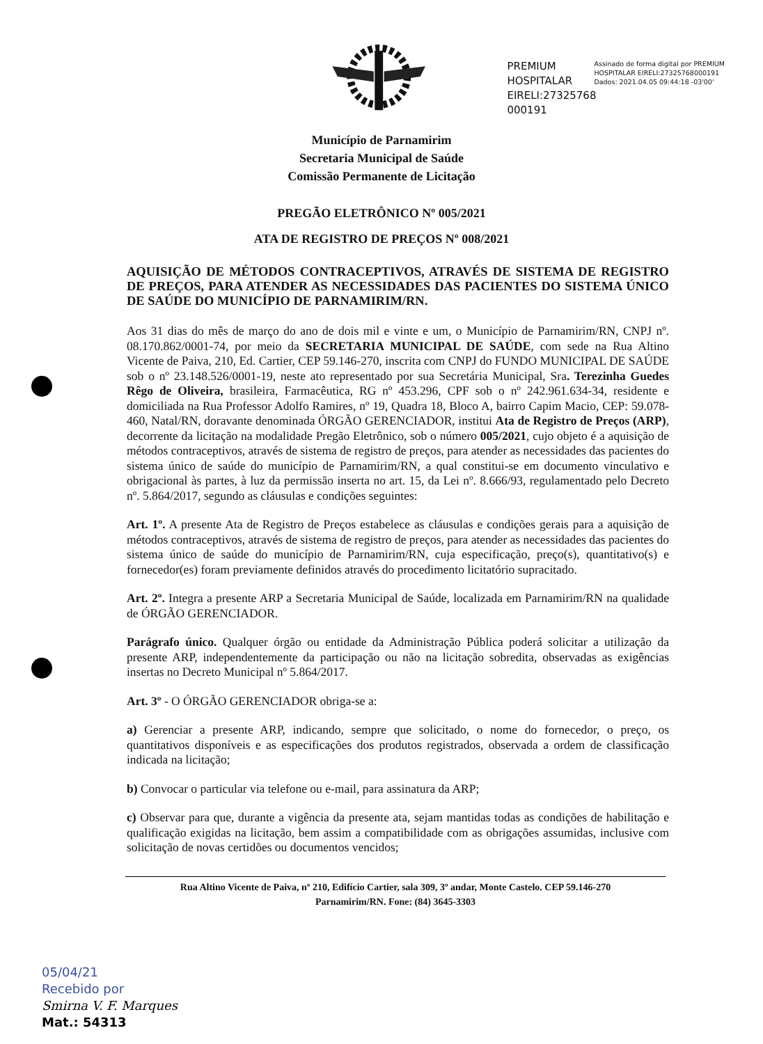PREMIUM HOSPITALAR EIRELI:27325768 000191
Assinado de forma digital por PREMIUM HOSPITALAR EIRELI:27325768000191
Dados: 2021.04.05 09:44:18 -03'00'
Município de Parnamirim
Secretaria Municipal de Saúde
Comissão Permanente de Licitação
PREGÃO ELETRÔNICO Nº 005/2021
ATA DE REGISTRO DE PREÇOS Nº 008/2021
AQUISIÇÃO DE MÉTODOS CONTRACEPTIVOS, ATRAVÉS DE SISTEMA DE REGISTRO DE PREÇOS, PARA ATENDER AS NECESSIDADES DAS PACIENTES DO SISTEMA ÚNICO DE SAÚDE DO MUNICÍPIO DE PARNAMIRIM/RN.
Aos 31 dias do mês de março do ano de dois mil e vinte e um, o Município de Parnamirim/RN, CNPJ nº. 08.170.862/0001-74, por meio da SECRETARIA MUNICIPAL DE SAÚDE, com sede na Rua Altino Vicente de Paiva, 210, Ed. Cartier, CEP 59.146-270, inscrita com CNPJ do FUNDO MUNICIPAL DE SAÚDE sob o nº 23.148.526/0001-19, neste ato representado por sua Secretária Municipal, Sra. Terezinha Guedes Rêgo de Oliveira, brasileira, Farmacêutica, RG nº 453.296, CPF sob o nº 242.961.634-34, residente e domiciliada na Rua Professor Adolfo Ramires, nº 19, Quadra 18, Bloco A, bairro Capim Macio, CEP: 59.078-460, Natal/RN, doravante denominada ÓRGÃO GERENCIADOR, institui Ata de Registro de Preços (ARP), decorrente da licitação na modalidade Pregão Eletrônico, sob o número 005/2021, cujo objeto é a aquisição de métodos contraceptivos, através de sistema de registro de preços, para atender as necessidades das pacientes do sistema único de saúde do município de Parnamirim/RN, a qual constitui-se em documento vinculativo e obrigacional às partes, à luz da permissão inserta no art. 15, da Lei nº. 8.666/93, regulamentado pelo Decreto nº. 5.864/2017, segundo as cláusulas e condições seguintes:
Art. 1º. A presente Ata de Registro de Preços estabelece as cláusulas e condições gerais para a aquisição de métodos contraceptivos, através de sistema de registro de preços, para atender as necessidades das pacientes do sistema único de saúde do município de Parnamirim/RN, cuja especificação, preço(s), quantitativo(s) e fornecedor(es) foram previamente definidos através do procedimento licitatório supracitado.
Art. 2º. Integra a presente ARP a Secretaria Municipal de Saúde, localizada em Parnamirim/RN na qualidade de ÓRGÃO GERENCIADOR.
Parágrafo único. Qualquer órgão ou entidade da Administração Pública poderá solicitar a utilização da presente ARP, independentemente da participação ou não na licitação sobredita, observadas as exigências insertas no Decreto Municipal nº 5.864/2017.
Art. 3º - O ÓRGÃO GERENCIADOR obriga-se a:
a) Gerenciar a presente ARP, indicando, sempre que solicitado, o nome do fornecedor, o preço, os quantitativos disponíveis e as especificações dos produtos registrados, observada a ordem de classificação indicada na licitação;
b) Convocar o particular via telefone ou e-mail, para assinatura da ARP;
c) Observar para que, durante a vigência da presente ata, sejam mantidas todas as condições de habilitação e qualificação exigidas na licitação, bem assim a compatibilidade com as obrigações assumidas, inclusive com solicitação de novas certidões ou documentos vencidos;
Rua Altino Vicente de Paiva, nº 210, Edifício Cartier, sala 309, 3º andar, Monte Castelo. CEP 59.146-270
Parnamirim/RN. Fone: (84) 3645-3303
05/04/21
Recebido por
Smirna V. F. Marques
Mat.: 54313